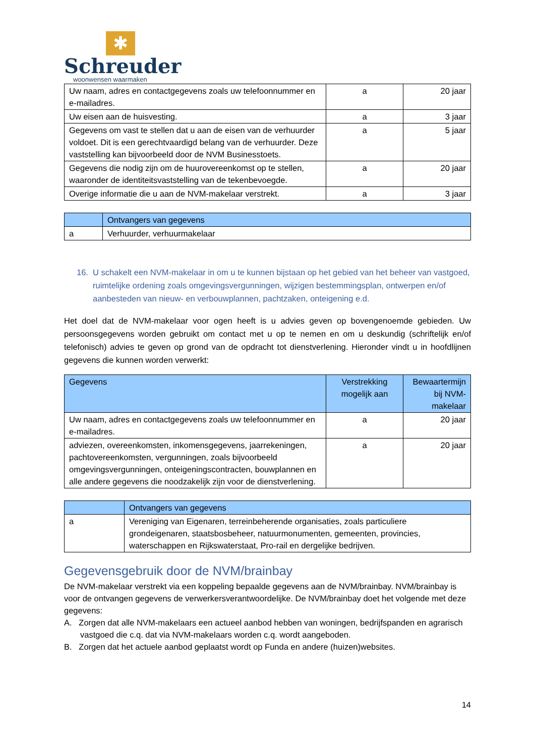✱
Schreuder
woonwensen waarmaken
| Uw naam, adres en contactgegevens zoals uw telefoonnummer en e-mailadres. | a | 20 jaar |
| Uw eisen aan de huisvesting. | a | 3 jaar |
| Gegevens om vast te stellen dat u aan de eisen van de verhuurder voldoet. Dit is een gerechtvaardigd belang van de verhuurder. Deze vaststelling kan bijvoorbeeld door de NVM Businesstoets. | a | 5 jaar |
| Gegevens die nodig zijn om de huurovereenkomst op te stellen, waaronder de identiteitsvaststelling van de tekenbevoegde. | a | 20 jaar |
| Overige informatie die u aan de NVM-makelaar verstrekt. | a | 3 jaar |
| | Ontvangers van gegevens |
| --- | --- |
| a | Verhuurder, verhuurmakelaar |
16. U schakelt een NVM-makelaar in om u te kunnen bijstaan op het gebied van het beheer van vastgoed, ruimtelijke ordening zoals omgevingsvergunningen, wijzigen bestemmingsplan, ontwerpen en/of aanbesteden van nieuw- en verbouwplannen, pachtzaken, onteigening e.d.
Het doel dat de NVM-makelaar voor ogen heeft is u advies geven op bovengenoemde gebieden. Uw persoonsgegevens worden gebruikt om contact met u op te nemen en om u deskundig (schriftelijk en/of telefonisch) advies te geven op grond van de opdracht tot dienstverlening. Hieronder vindt u in hoofdlijnen gegevens die kunnen worden verwerkt:
| Gegevens | Verstrekking mogelijk aan | Bewaartermijn bij NVM-makelaar |
| --- | --- | --- |
| Uw naam, adres en contactgegevens zoals uw telefoonnummer en e-mailadres. | a | 20 jaar |
| adviezen, overeenkomsten, inkomensgegevens, jaarrekeningen, pachtovereenkomsten, vergunningen, zoals bijvoorbeeld omgevingsvergunningen, onteigeningscontracten, bouwplannen en alle andere gegevens die noodzakelijk zijn voor de dienstverlening. | a | 20 jaar |
| | Ontvangers van gegevens |
| --- | --- |
| a | Vereniging van Eigenaren, terreinbeherende organisaties, zoals particuliere grondeigenaren, staatsbosbeheer, natuurmonumenten, gemeenten, provincies, waterschappen en Rijkswaterstaat, Pro-rail en dergelijke bedrijven. |
Gegevensgebruik door de NVM/brainbay
De NVM-makelaar verstrekt via een koppeling bepaalde gegevens aan de NVM/brainbay. NVM/brainbay is voor de ontvangen gegevens de verwerkersverantwoordelijke. De NVM/brainbay doet het volgende met deze gegevens:
A. Zorgen dat alle NVM-makelaars een actueel aanbod hebben van woningen, bedrijfspanden en agrarisch vastgoed die c.q. dat via NVM-makelaars worden c.q. wordt aangeboden.
B. Zorgen dat het actuele aanbod geplaatst wordt op Funda en andere (huizen)websites.
14